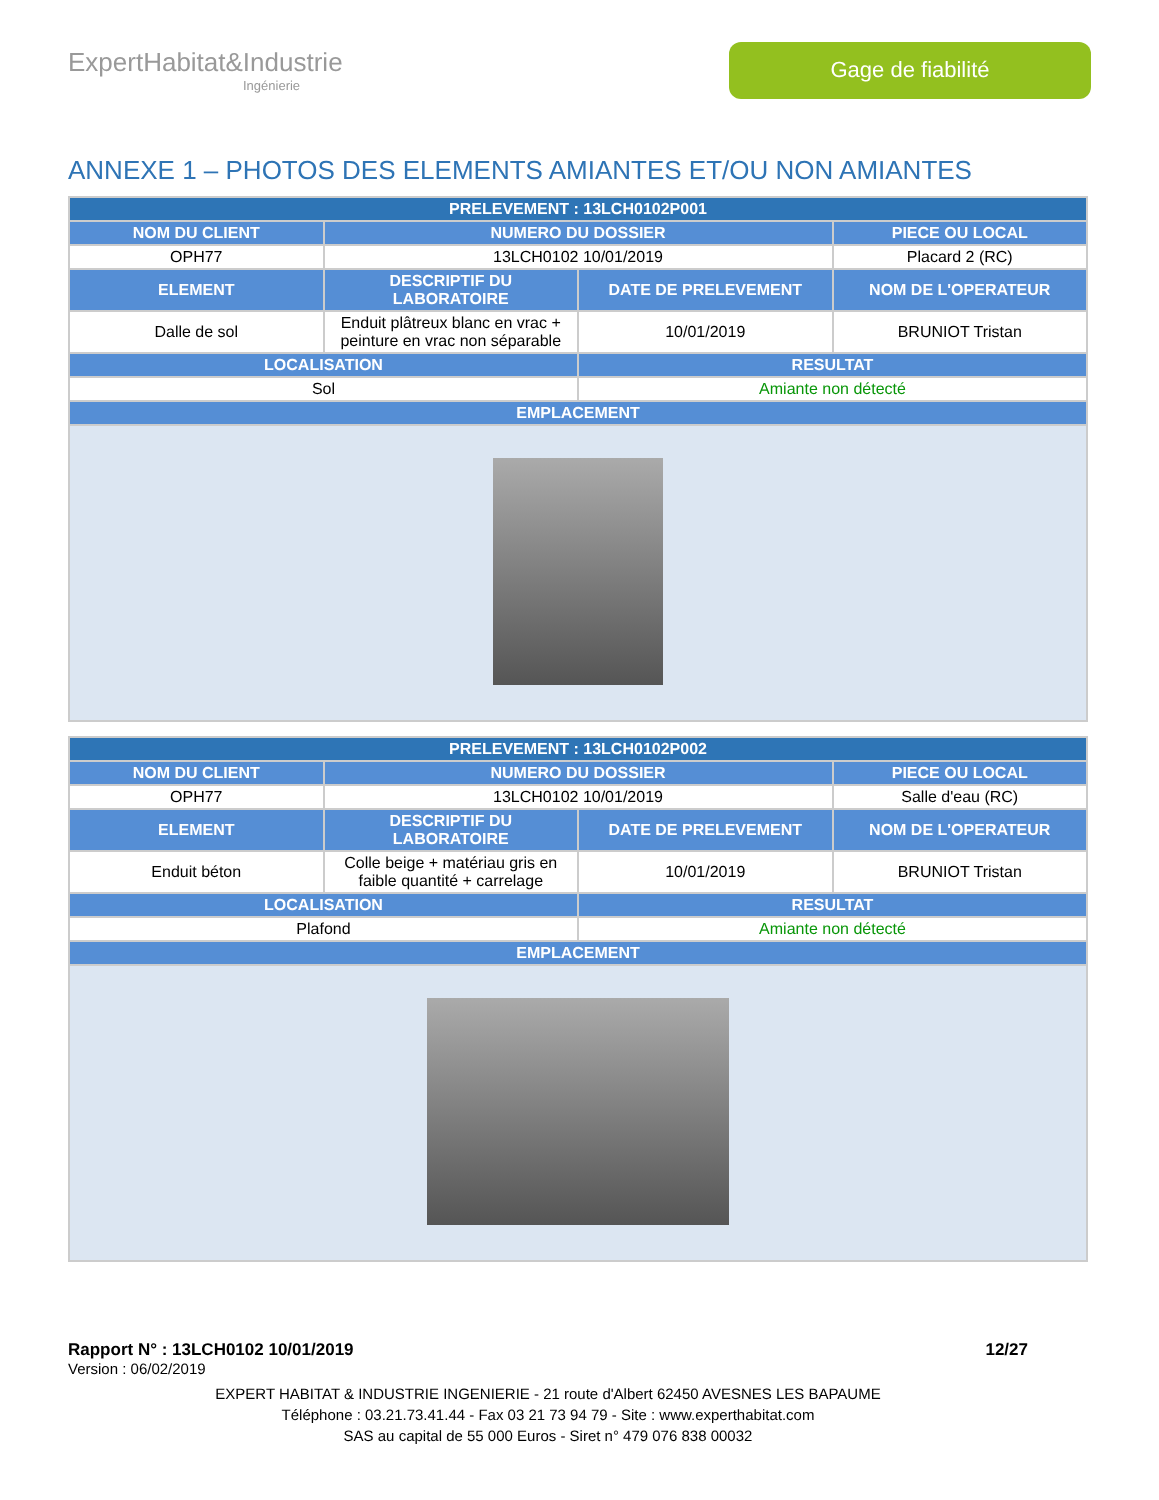ExpertHabitat&Industrie
Ingénierie
Gage de fiabilité
ANNEXE 1 – PHOTOS DES ELEMENTS AMIANTES ET/OU NON AMIANTES
| PRELEVEMENT : 13LCH0102P001 | | | |
| --- | --- | --- | --- |
| NOM DU CLIENT | NUMERO DU DOSSIER | | PIECE OU LOCAL |
| OPH77 | 13LCH0102 10/01/2019 | | Placard 2 (RC) |
| ELEMENT | DESCRIPTIF DU LABORATOIRE | DATE DE PRELEVEMENT | NOM DE L'OPERATEUR |
| Dalle de sol | Enduit plâtreux blanc en vrac + peinture en vrac non séparable | 10/01/2019 | BRUNIOT Tristan |
| LOCALISATION | | RESULTAT | |
| Sol | | Amiante non détecté | |
| EMPLACEMENT | | | |
| PRELEVEMENT : 13LCH0102P002 | | | |
| --- | --- | --- | --- |
| NOM DU CLIENT | NUMERO DU DOSSIER | | PIECE OU LOCAL |
| OPH77 | 13LCH0102 10/01/2019 | | Salle d'eau (RC) |
| ELEMENT | DESCRIPTIF DU LABORATOIRE | DATE DE PRELEVEMENT | NOM DE L'OPERATEUR |
| Enduit béton | Colle beige + matériau gris en faible quantité + carrelage | 10/01/2019 | BRUNIOT Tristan |
| LOCALISATION | | RESULTAT | |
| Plafond | | Amiante non détecté | |
| EMPLACEMENT | | | |
Rapport N° : 13LCH0102 10/01/2019 12/27
Version : 06/02/2019
EXPERT HABITAT & INDUSTRIE INGENIERIE - 21 route d'Albert 62450 AVESNES LES BAPAUME
Téléphone : 03.21.73.41.44 - Fax 03 21 73 94 79 - Site : www.experthabitat.com
SAS au capital de 55 000 Euros - Siret n° 479 076 838 00032